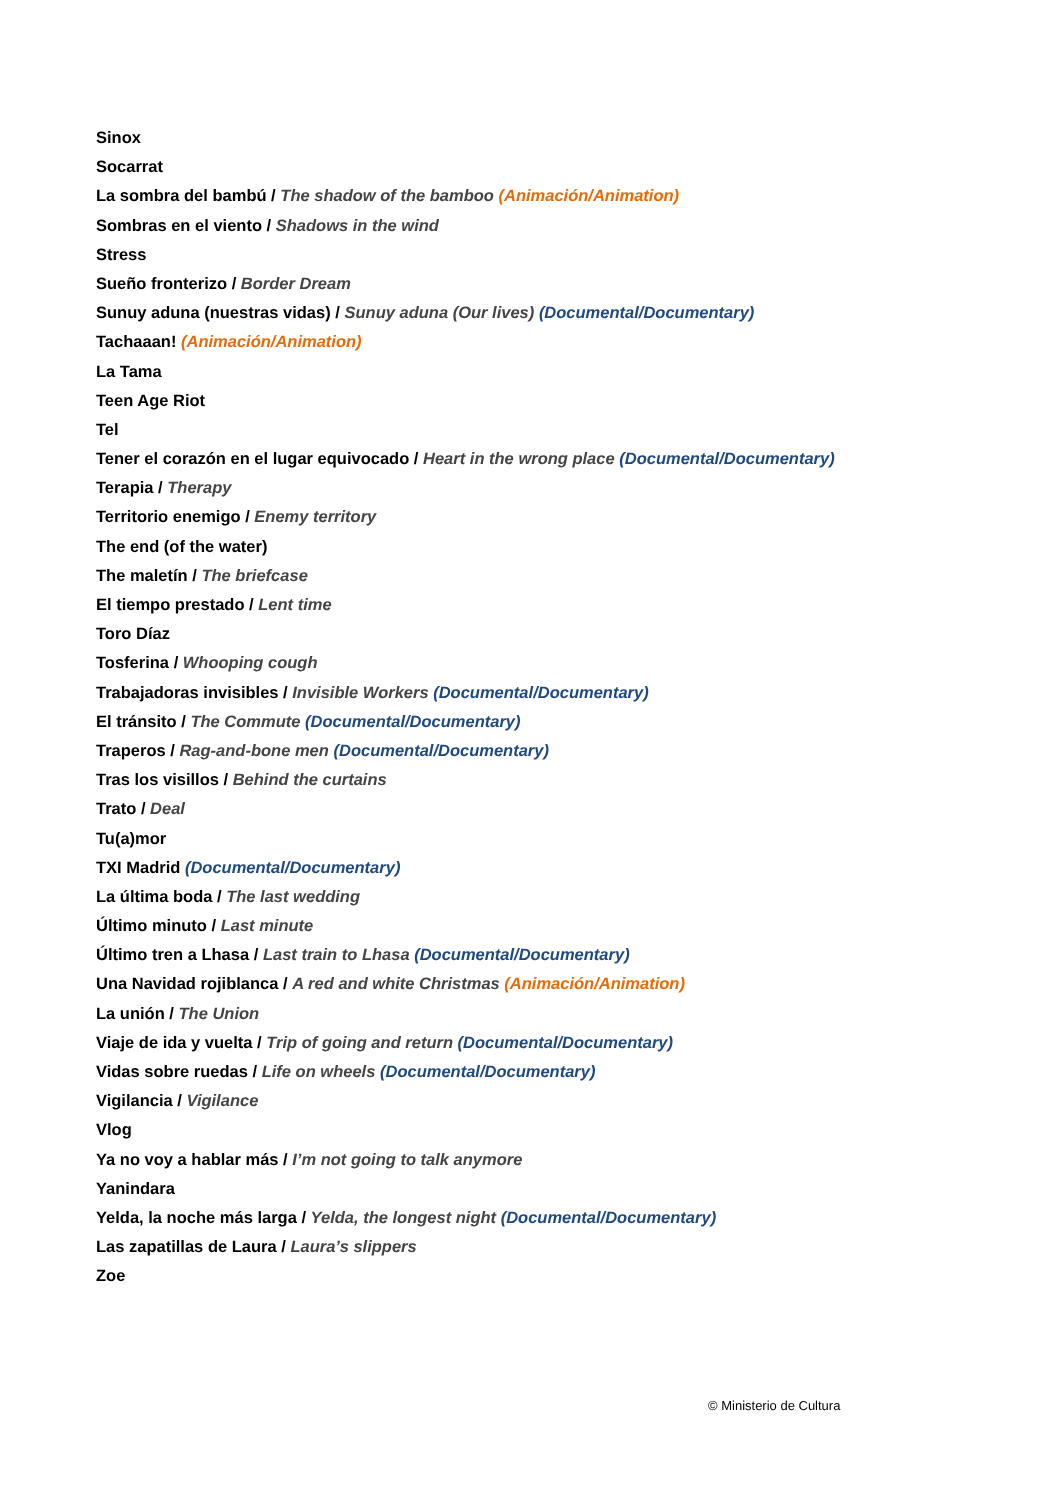Sinox
Socarrat
La sombra del bambú / The shadow of the bamboo (Animación/Animation)
Sombras en el viento / Shadows in the wind
Stress
Sueño fronterizo / Border Dream
Sunuy aduna (nuestras vidas) / Sunuy aduna (Our lives) (Documental/Documentary)
Tachaaan! (Animación/Animation)
La Tama
Teen Age Riot
Tel
Tener el corazón en el lugar equivocado / Heart in the wrong place (Documental/Documentary)
Terapia / Therapy
Territorio enemigo / Enemy territory
The end (of the water)
The maletín / The briefcase
El tiempo prestado / Lent time
Toro Díaz
Tosferina / Whooping cough
Trabajadoras invisibles / Invisible Workers (Documental/Documentary)
El tránsito / The Commute (Documental/Documentary)
Traperos / Rag-and-bone men (Documental/Documentary)
Tras los visillos / Behind the curtains
Trato / Deal
Tu(a)mor
TXI Madrid (Documental/Documentary)
La última boda / The last wedding
Último minuto / Last minute
Último tren a Lhasa / Last train to Lhasa (Documental/Documentary)
Una Navidad rojiblanca / A red and white Christmas (Animación/Animation)
La unión / The Union
Viaje de ida y vuelta / Trip of going and return (Documental/Documentary)
Vidas sobre ruedas / Life on wheels (Documental/Documentary)
Vigilancia / Vigilance
Vlog
Ya no voy a hablar más / I’m not going to talk anymore
Yanindara
Yelda, la noche más larga / Yelda, the longest night (Documental/Documentary)
Las zapatillas de Laura / Laura’s slippers
Zoe
© Ministerio de Cultura